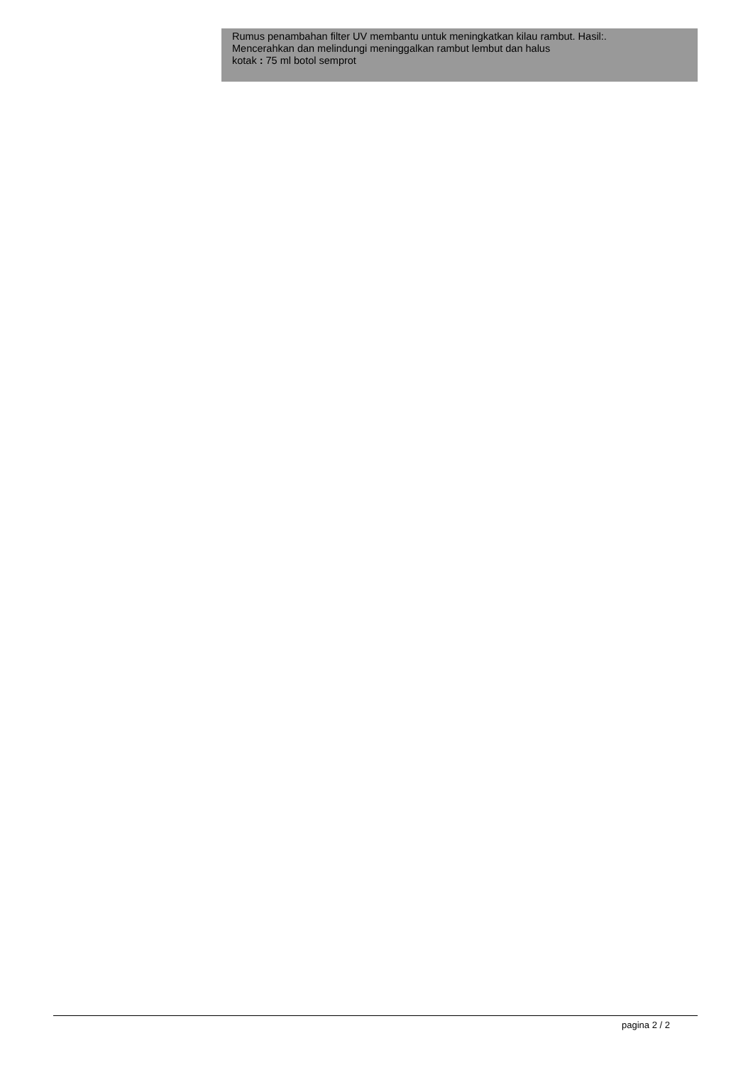Rumus penambahan filter UV membantu untuk meningkatkan kilau rambut. Hasil:.
Mencerahkan dan melindungi meninggalkan rambut lembut dan halus
kotak : 75 ml botol semprot
pagina 2 / 2